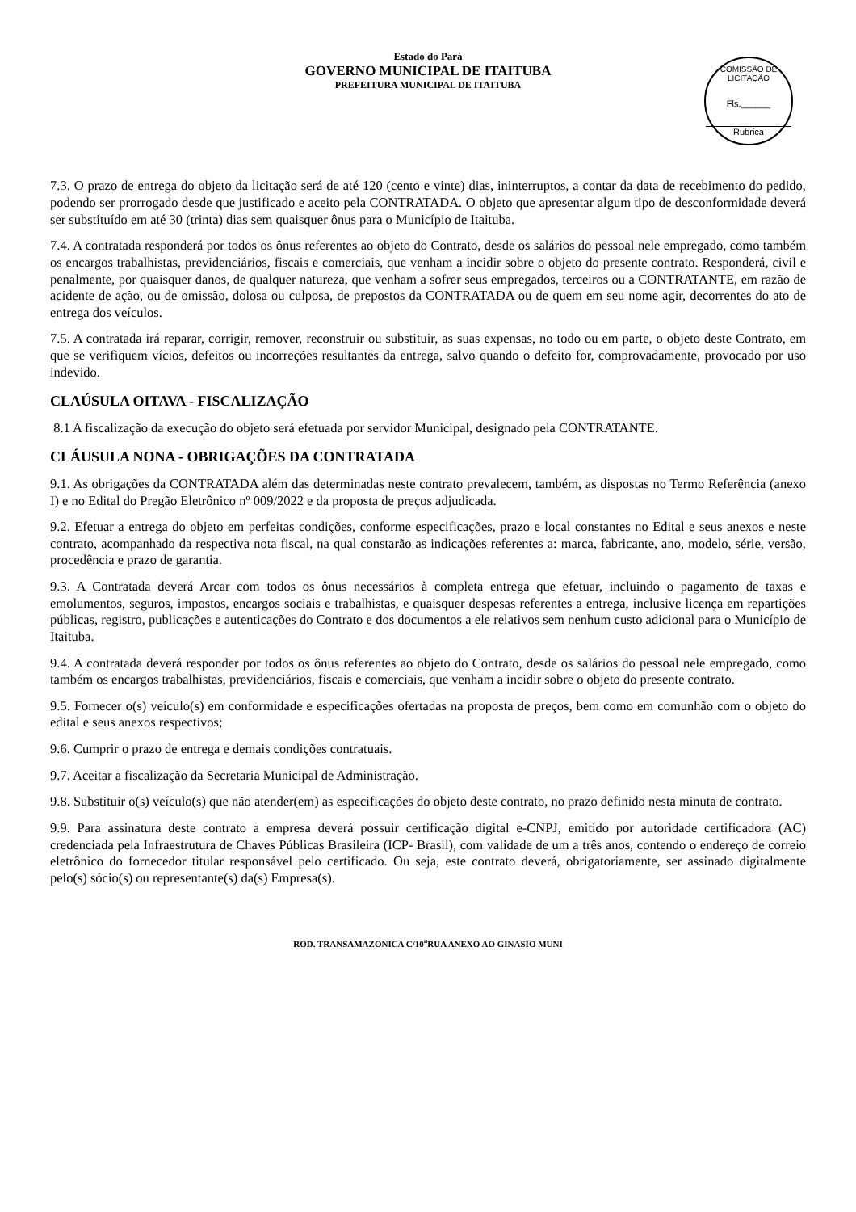Estado do Pará
GOVERNO MUNICIPAL DE ITAITUBA
PREFEITURA MUNICIPAL DE ITAITUBA
COMISSÃO DE LICITAÇÃO
Fls.______
Rubrica
7.3. O prazo de entrega do objeto da licitação será de até 120 (cento e vinte) dias, ininterruptos, a contar da data de recebimento do pedido, podendo ser prorrogado desde que justificado e aceito pela CONTRATADA. O objeto que apresentar algum tipo de desconformidade deverá ser substituído em até 30 (trinta) dias sem quaisquer ônus para o Município de Itaituba.
7.4. A contratada responderá por todos os ônus referentes ao objeto do Contrato, desde os salários do pessoal nele empregado, como também os encargos trabalhistas, previdenciários, fiscais e comerciais, que venham a incidir sobre o objeto do presente contrato. Responderá, civil e penalmente, por quaisquer danos, de qualquer natureza, que venham a sofrer seus empregados, terceiros ou a CONTRATANTE, em razão de acidente de ação, ou de omissão, dolosa ou culposa, de prepostos da CONTRATADA ou de quem em seu nome agir, decorrentes do ato de entrega dos veículos.
7.5. A contratada irá reparar, corrigir, remover, reconstruir ou substituir, as suas expensas, no todo ou em parte, o objeto deste Contrato, em que se verifiquem vícios, defeitos ou incorreções resultantes da entrega, salvo quando o defeito for, comprovadamente, provocado por uso indevido.
CLAÚSULA OITAVA - FISCALIZAÇÃO
8.1 A fiscalização da execução do objeto será efetuada por servidor Municipal, designado pela CONTRATANTE.
CLÁUSULA NONA - OBRIGAÇÕES DA CONTRATADA
9.1. As obrigações da CONTRATADA além das determinadas neste contrato prevalecem, também, as dispostas no Termo Referência (anexo I) e no Edital do Pregão Eletrônico nº 009/2022 e da proposta de preços adjudicada.
9.2. Efetuar a entrega do objeto em perfeitas condições, conforme especificações, prazo e local constantes no Edital e seus anexos e neste contrato, acompanhado da respectiva nota fiscal, na qual constarão as indicações referentes a: marca, fabricante, ano, modelo, série, versão, procedência e prazo de garantia.
9.3. A Contratada deverá Arcar com todos os ônus necessários à completa entrega que efetuar, incluindo o pagamento de taxas e emolumentos, seguros, impostos, encargos sociais e trabalhistas, e quaisquer despesas referentes a entrega, inclusive licença em repartições públicas, registro, publicações e autenticações do Contrato e dos documentos a ele relativos sem nenhum custo adicional para o Município de Itaituba.
9.4. A contratada deverá responder por todos os ônus referentes ao objeto do Contrato, desde os salários do pessoal nele empregado, como também os encargos trabalhistas, previdenciários, fiscais e comerciais, que venham a incidir sobre o objeto do presente contrato.
9.5. Fornecer o(s) veículo(s) em conformidade e especificações ofertadas na proposta de preços, bem como em comunhão com o objeto do edital e seus anexos respectivos;
9.6. Cumprir o prazo de entrega e demais condições contratuais.
9.7. Aceitar a fiscalização da Secretaria Municipal de Administração.
9.8. Substituir o(s) veículo(s) que não atender(em) as especificações do objeto deste contrato, no prazo definido nesta minuta de contrato.
9.9. Para assinatura deste contrato a empresa deverá possuir certificação digital e-CNPJ, emitido por autoridade certificadora (AC) credenciada pela Infraestrutura de Chaves Públicas Brasileira (ICP- Brasil), com validade de um a três anos, contendo o endereço de correio eletrônico do fornecedor titular responsável pelo certificado. Ou seja, este contrato deverá, obrigatoriamente, ser assinado digitalmente pelo(s) sócio(s) ou representante(s) da(s) Empresa(s).
ROD. TRANSAMAZONICA C/10<sup>a</sup>RUA ANEXO AO GINASIO MUNI